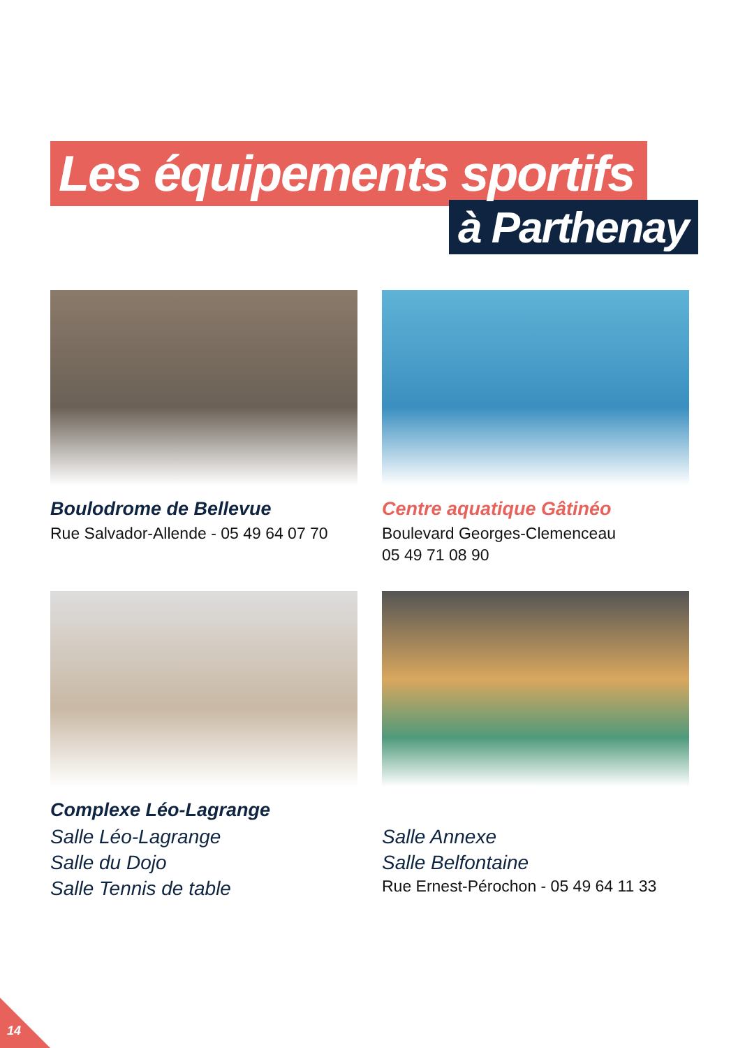Les équipements sportifs
à Parthenay
Boulodrome de Bellevue
Rue Salvador-Allende - 05 49 64 07 70
Centre aquatique Gâtinéo
Boulevard Georges-Clemenceau
05 49 71 08 90
Complexe Léo-Lagrange
Salle Léo-Lagrange
Salle du Dojo
Salle Tennis de table
Salle Annexe
Salle Belfontaine
Rue Ernest-Pérochon - 05 49 64 11 33
14